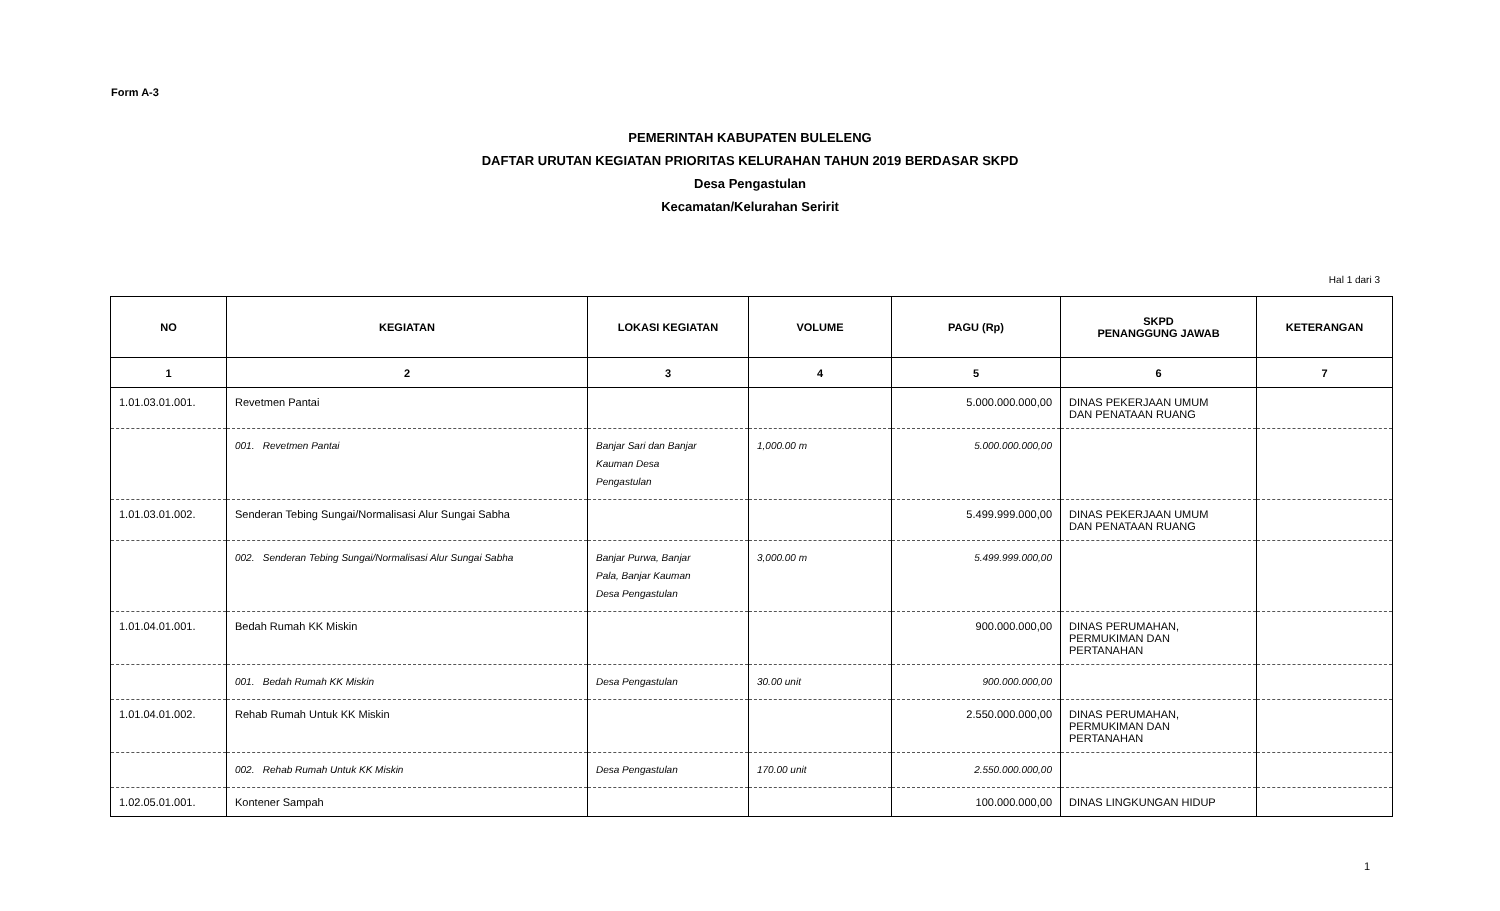Form A-3
PEMERINTAH KABUPATEN BULELENG
DAFTAR URUTAN KEGIATAN PRIORITAS KELURAHAN TAHUN 2019 BERDASAR SKPD
Desa Pengastulan
Kecamatan/Kelurahan Seririt
Hal 1 dari 3
| NO | KEGIATAN | LOKASI KEGIATAN | VOLUME | PAGU (Rp) | SKPD PENANGGUNG JAWAB | KETERANGAN |
| --- | --- | --- | --- | --- | --- | --- |
| 1 | 2 | 3 | 4 | 5 | 6 | 7 |
| 1.01.03.01.001. | Revetmen Pantai | | | 5.000.000.000,00 | DINAS PEKERJAAN UMUM DAN PENATAAN RUANG | |
| | 001. Revetmen Pantai | Banjar Sari dan Banjar Kauman Desa Pengastulan | 1,000.00 m | 5.000.000.000,00 | | |
| 1.01.03.01.002. | Senderan Tebing Sungai/Normalisasi Alur Sungai Sabha | | | 5.499.999.000,00 | DINAS PEKERJAAN UMUM DAN PENATAAN RUANG | |
| | 002. Senderan Tebing Sungai/Normalisasi Alur Sungai Sabha | Banjar Purwa, Banjar Pala, Banjar Kauman Desa Pengastulan | 3,000.00 m | 5.499.999.000,00 | | |
| 1.01.04.01.001. | Bedah Rumah KK Miskin | | | 900.000.000,00 | DINAS PERUMAHAN, PERMUKIMAN DAN PERTANAHAN | |
| | 001. Bedah Rumah KK Miskin | Desa Pengastulan | 30.00 unit | 900.000.000,00 | | |
| 1.01.04.01.002. | Rehab Rumah Untuk KK Miskin | | | 2.550.000.000,00 | DINAS PERUMAHAN, PERMUKIMAN DAN PERTANAHAN | |
| | 002. Rehab Rumah Untuk KK Miskin | Desa Pengastulan | 170.00 unit | 2.550.000.000,00 | | |
| 1.02.05.01.001. | Kontener Sampah | | | 100.000.000,00 | DINAS LINGKUNGAN HIDUP | |
1